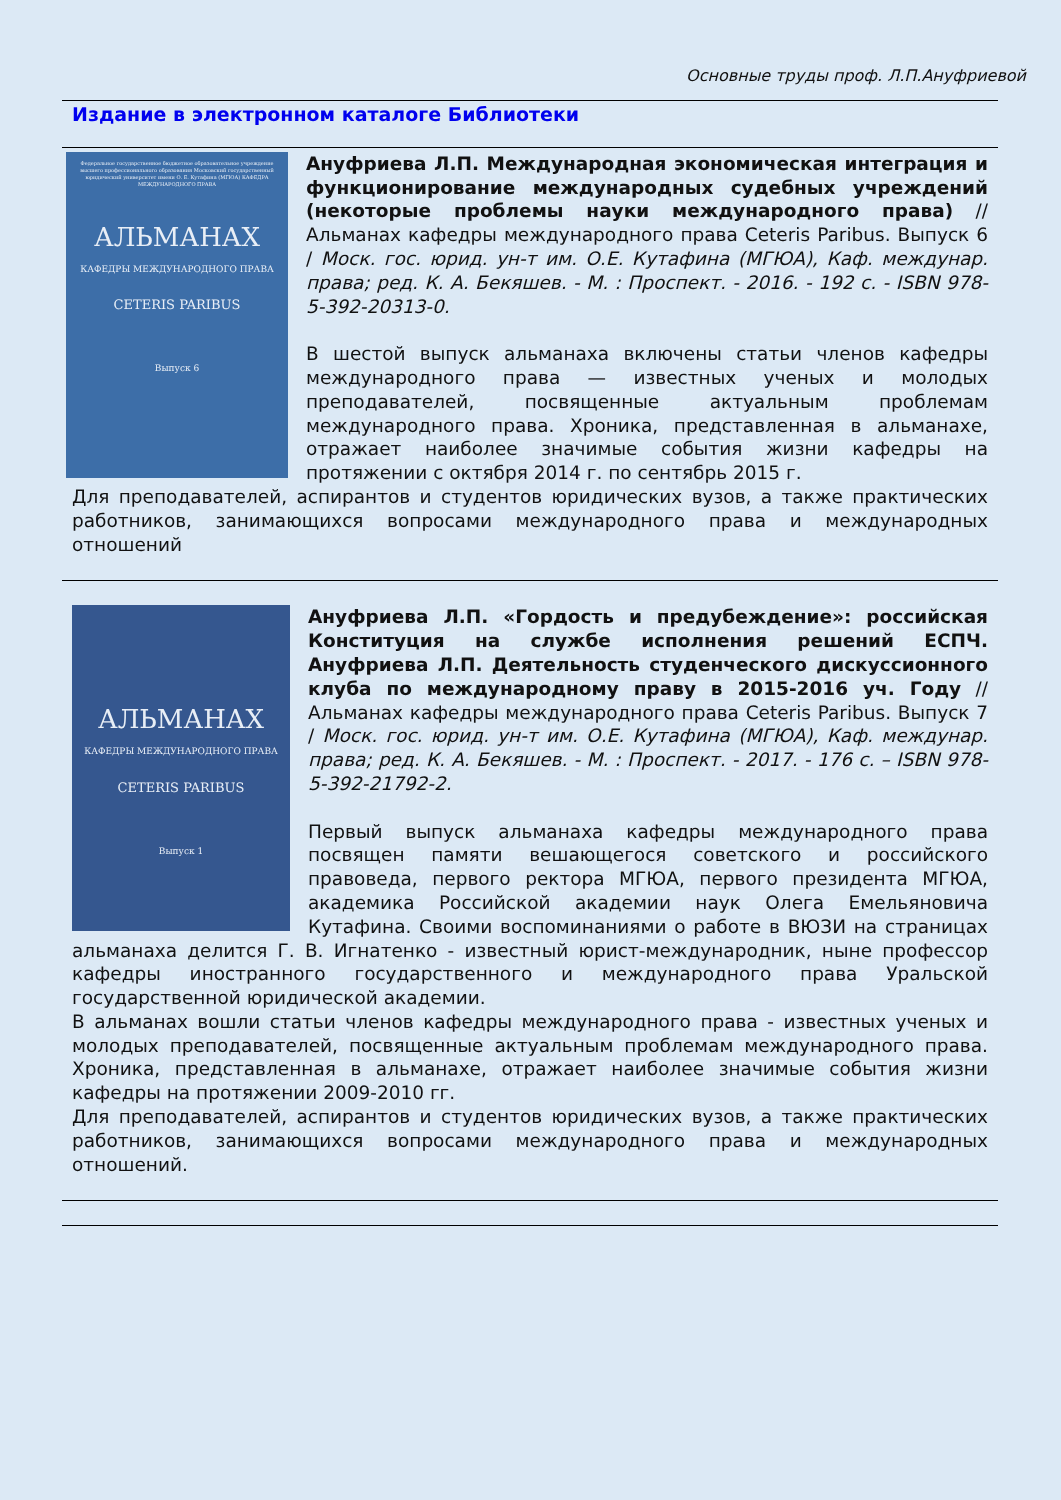Основные труды проф. Л.П.Ануфриевой
Издание в электронном каталоге Библиотеки
Федеральное государственное бюджетное образовательное учреждение высшего профессионального образования Московский государственный юридический университет имени О. Е. Кутафина (МГЮА) КАФЕДРА МЕЖДУНАРОДНОГО ПРАВА
АЛЬМАНАХ
КАФЕДРЫ МЕЖДУНАРОДНОГО ПРАВА
CETERIS PARIBUS
Выпуск 6
Ануфриева Л.П. Международная экономическая интеграция и функционирование международных судебных учреждений (некоторые проблемы науки международного права) // Альманах кафедры международного права Ceteris Paribus. Выпуск 6 / Моск. гос. юрид. ун-т им. О.Е. Кутафина (МГЮА), Каф. междунар. права; ред. К. А. Бекяшев. - М. : Проспект. - 2016. - 192 с. - ISBN 978-5-392-20313-0.
В шестой выпуск альманаха включены статьи членов кафедры международного права — известных ученых и молодых преподавателей, посвященные актуальным проблемам международного права. Хроника, представленная в альманахе, отражает наиболее значимые события жизни кафедры на протяжении с октября 2014 г. по сентябрь 2015 г.
Для преподавателей, аспирантов и студентов юридических вузов, а также практических работников, занимающихся вопросами международного права и международных отношений
АЛЬМАНАХ
КАФЕДРЫ МЕЖДУНАРОДНОГО ПРАВА
CETERIS PARIBUS
Выпуск 1
Ануфриева Л.П. «Гордость и предубеждение»: российская Конституция на службе исполнения решений ЕСПЧ. Ануфриева Л.П. Деятельность студенческого дискуссионного клуба по международному праву в 2015-2016 уч. Году // Альманах кафедры международного права Ceteris Paribus. Выпуск 7 / Моск. гос. юрид. ун-т им. О.Е. Кутафина (МГЮА), Каф. междунар. права; ред. К. А. Бекяшев. - М. : Проспект. - 2017. - 176 с. – ISBN 978-5-392-21792-2.
Первый выпуск альманаха кафедры международного права посвящен памяти вешающегося советского и российского правоведа, первого ректора МГЮА, первого президента МГЮА, академика Российской академии наук Олега Емельяновича Кутафина. Своими воспоминаниями о работе в ВЮЗИ на страницах альманаха делится Г. В. Игнатенко - известный юрист-международник, ныне профессор кафедры иностранного государственного и международного права Уральской государственной юридической академии.
В альманах вошли статьи членов кафедры международного права - известных ученых и молодых преподавателей, посвященные актуальным проблемам международного права. Хроника, представленная в альманахе, отражает наиболее значимые события жизни кафедры на протяжении 2009-2010 гг.
Для преподавателей, аспирантов и студентов юридических вузов, а также практических работников, занимающихся вопросами международного права и международных отношений.